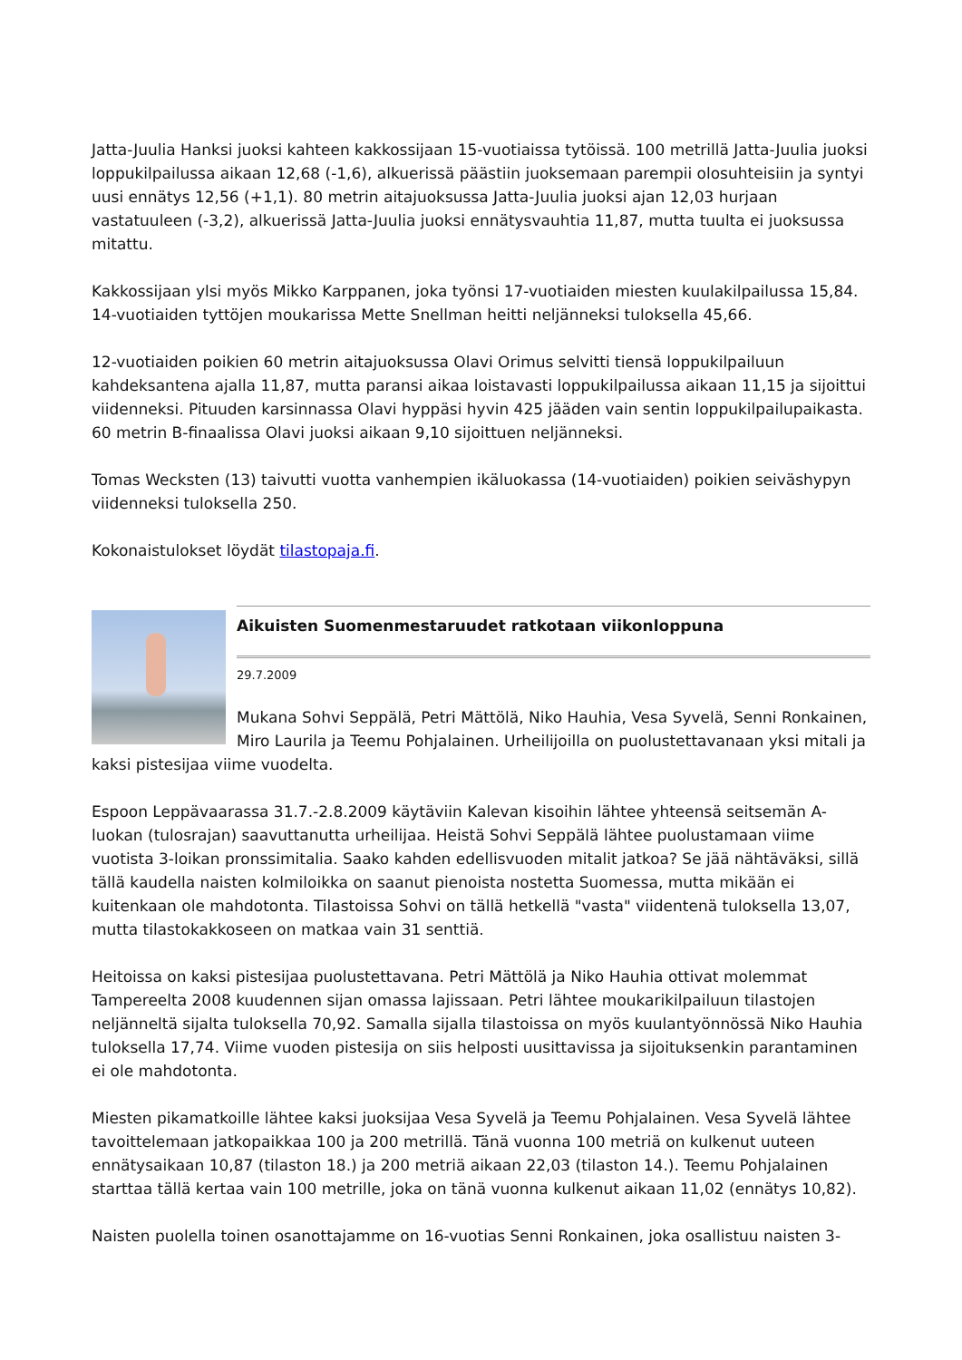Jatta-Juulia Hanksi juoksi kahteen kakkossijaan 15-vuotiaissa tytöissä. 100 metrillä Jatta-Juulia juoksi loppukilpailussa aikaan 12,68 (-1,6), alkuerissä päästiin juoksemaan parempii olosuhteisiin ja syntyi uusi ennätys 12,56 (+1,1). 80 metrin aitajuoksussa Jatta-Juulia juoksi ajan 12,03 hurjaan vastatuuleen (-3,2), alkuerissä Jatta-Juulia juoksi ennätysvauhtia 11,87, mutta tuulta ei juoksussa mitattu.
Kakkossijaan ylsi myös Mikko Karppanen, joka työnsi 17-vuotiaiden miesten kuulakilpailussa 15,84. 14-vuotiaiden tyttöjen moukarissa Mette Snellman heitti neljänneksi tuloksella 45,66.
12-vuotiaiden poikien 60 metrin aitajuoksussa Olavi Orimus selvitti tiensä loppukilpailuun kahdeksantena ajalla 11,87, mutta paransi aikaa loistavasti loppukilpailussa aikaan 11,15 ja sijoittui viidenneksi. Pituuden karsinnassa Olavi hyppäsi hyvin 425 jääden vain sentin loppukilpailupaikasta. 60 metrin B-finaalissa Olavi juoksi aikaan 9,10 sijoittuen neljänneksi.
Tomas Wecksten (13) taivutti vuotta vanhempien ikäluokassa (14-vuotiaiden) poikien seiväshypyn viidenneksi tuloksella 250.
Kokonaistulokset löydät tilastopaja.fi.
Aikuisten Suomenmestaruudet ratkotaan viikonloppuna
29.7.2009
Mukana Sohvi Seppälä, Petri Mättölä, Niko Hauhia, Vesa Syvelä, Senni Ronkainen, Miro Laurila ja Teemu Pohjalainen. Urheilijoilla on puolustettavanaan yksi mitali ja kaksi pistesijaa viime vuodelta.
Espoon Leppävaarassa 31.7.-2.8.2009 käytäviin Kalevan kisoihin lähtee yhteensä seitsemän A-luokan (tulosrajan) saavuttanutta urheilijaa. Heistä Sohvi Seppälä lähtee puolustamaan viime vuotista 3-loikan pronssimitalia. Saako kahden edellisvuoden mitalit jatkoa? Se jää nähtäväksi, sillä tällä kaudella naisten kolmiloikka on saanut pienoista nostetta Suomessa, mutta mikään ei kuitenkaan ole mahdotonta. Tilastoissa Sohvi on tällä hetkellä "vasta" viidentenä tuloksella 13,07, mutta tilastokakkoseen on matkaa vain 31 senttiä.
Heitoissa on kaksi pistesijaa puolustettavana. Petri Mättölä ja Niko Hauhia ottivat molemmat Tampereelta 2008 kuudennen sijan omassa lajissaan. Petri lähtee moukarikilpailuun tilastojen neljänneltä sijalta tuloksella 70,92. Samalla sijalla tilastoissa on myös kuulantyönnössä Niko Hauhia tuloksella 17,74. Viime vuoden pistesija on siis helposti uusittavissa ja sijoituksenkin parantaminen ei ole mahdotonta.
Miesten pikamatkoille lähtee kaksi juoksijaa Vesa Syvelä ja Teemu Pohjalainen. Vesa Syvelä lähtee tavoittelemaan jatkopaikkaa 100 ja 200 metrillä. Tänä vuonna 100 metriä on kulkenut uuteen ennätysaikaan 10,87 (tilaston 18.) ja 200 metriä aikaan 22,03 (tilaston 14.). Teemu Pohjalainen starttaa tällä kertaa vain 100 metrille, joka on tänä vuonna kulkenut aikaan 11,02 (ennätys 10,82).
Naisten puolella toinen osanottajamme on 16-vuotias Senni Ronkainen, joka osallistuu naisten 3-